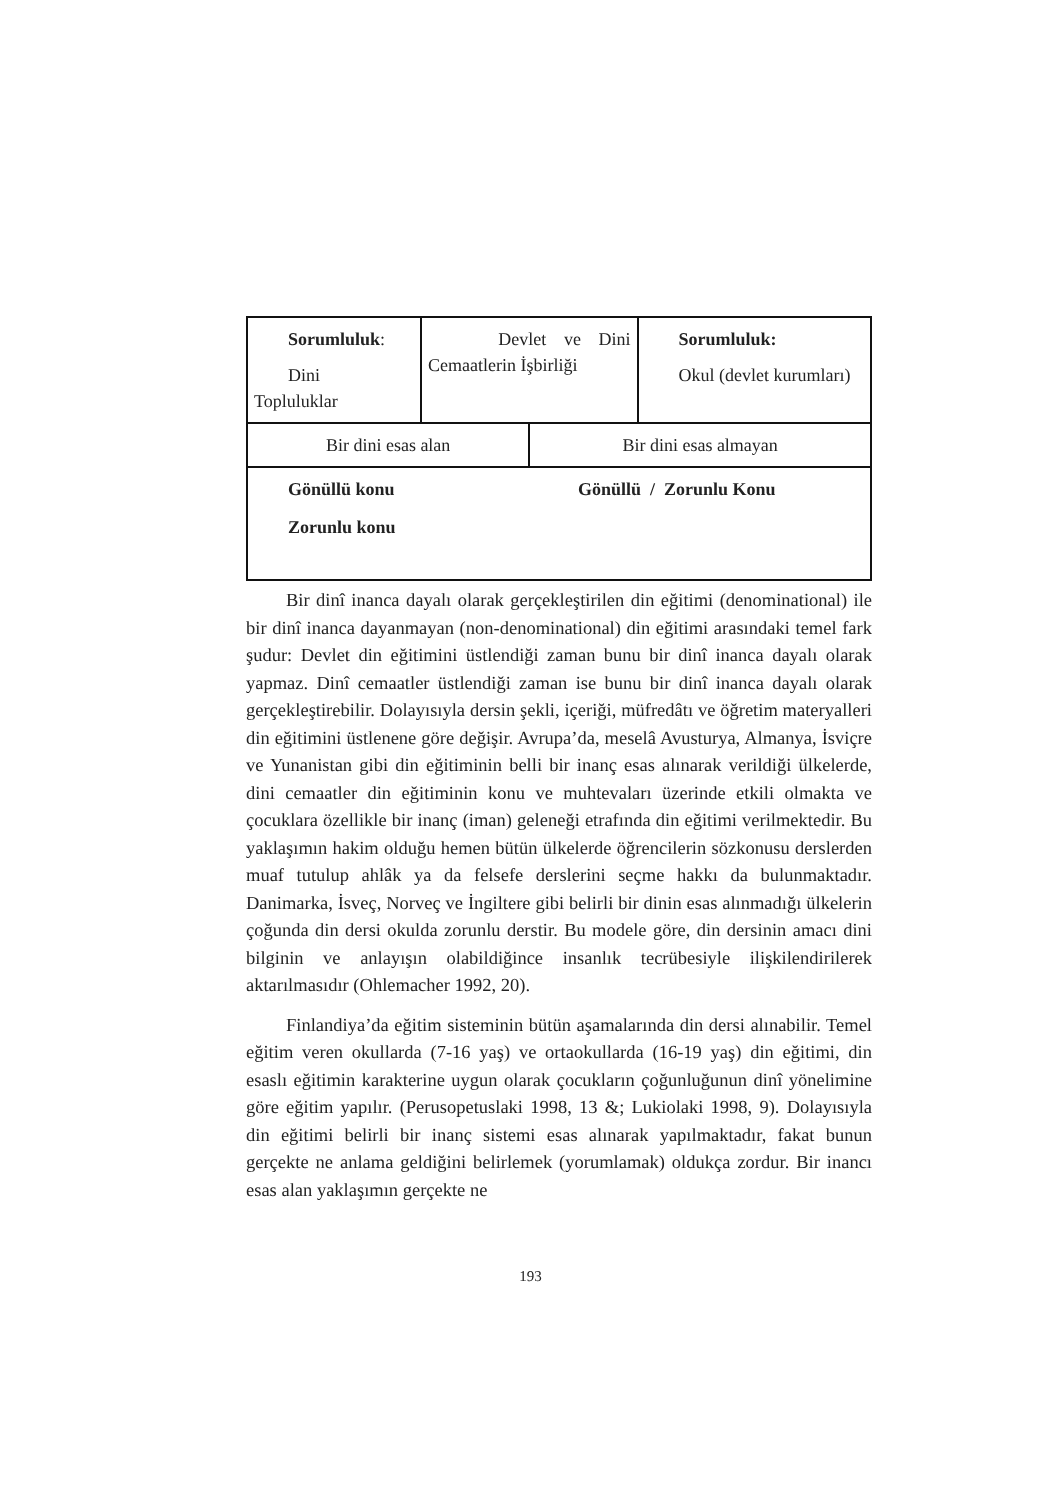| Sorumluluk : Dini Topluluklar | Devlet ve Dini Cemaatlerin İşbirliği | | Sorumluluk: Okul (devlet kurumları) |
| Bir dini esas alan | | Bir dini esas almayan | |
| Gönüllü konu Gönüllü / Zorunlu Konu Zorunlu konu | | | |
Bir dinî inanca dayalı olarak gerçekleştirilen din eğitimi (denominational) ile bir dinî inanca dayanmayan (non-denominational) din eğitimi arasındaki temel fark şudur: Devlet din eğitimini üstlendiği zaman bunu bir dinî inanca dayalı olarak yapmaz. Dinî cemaatler üstlendiği zaman ise bunu bir dinî inanca dayalı olarak gerçekleştirebilir. Dolayısıyla dersin şekli, içeriği, müfredâtı ve öğretim materyalleri din eğitimini üstlenene göre değişir. Avrupa’da, meselâ Avusturya, Almanya, İsviçre ve Yunanistan gibi din eğitiminin belli bir inanç esas alınarak verildiği ülkelerde, dini cemaatler din eğitiminin konu ve muhtevaları üzerinde etkili olmakta ve çocuklara özellikle bir inanç (iman) geleneği etrafında din eğitimi verilmektedir. Bu yaklaşımın hakim olduğu hemen bütün ülkelerde öğrencilerin sözkonusu derslerden muaf tutulup ahlâk ya da felsefe derslerini seçme hakkı da bulunmaktadır. Danimarka, İsveç, Norveç ve İngiltere gibi belirli bir dinin esas alınmadığı ülkelerin çoğunda din dersi okulda zorunlu derstir. Bu modele göre, din dersinin amacı dini bilginin ve anlayışın olabildiğince insanlık tecrübesiyle ilişkilendirilerek aktarılmasıdır (Ohlemacher 1992, 20).
Finlandiya’da eğitim sisteminin bütün aşamalarında din dersi alınabilir. Temel eğitim veren okullarda (7-16 yaş) ve ortaokullarda (16-19 yaş) din eğitimi, din esaslı eğitimin karakterine uygun olarak çocukların çoğunluğunun dinî yönelimine göre eğitim yapılır. (Perusopetuslaki 1998, 13 &; Lukiolaki 1998, 9). Dolayısıyla din eğitimi belirli bir inanç sistemi esas alınarak yapılmaktadır, fakat bunun gerçekte ne anlama geldiğini belirlemek (yorumlamak) oldukça zordur. Bir inancı esas alan yaklaşımın gerçekte ne
193